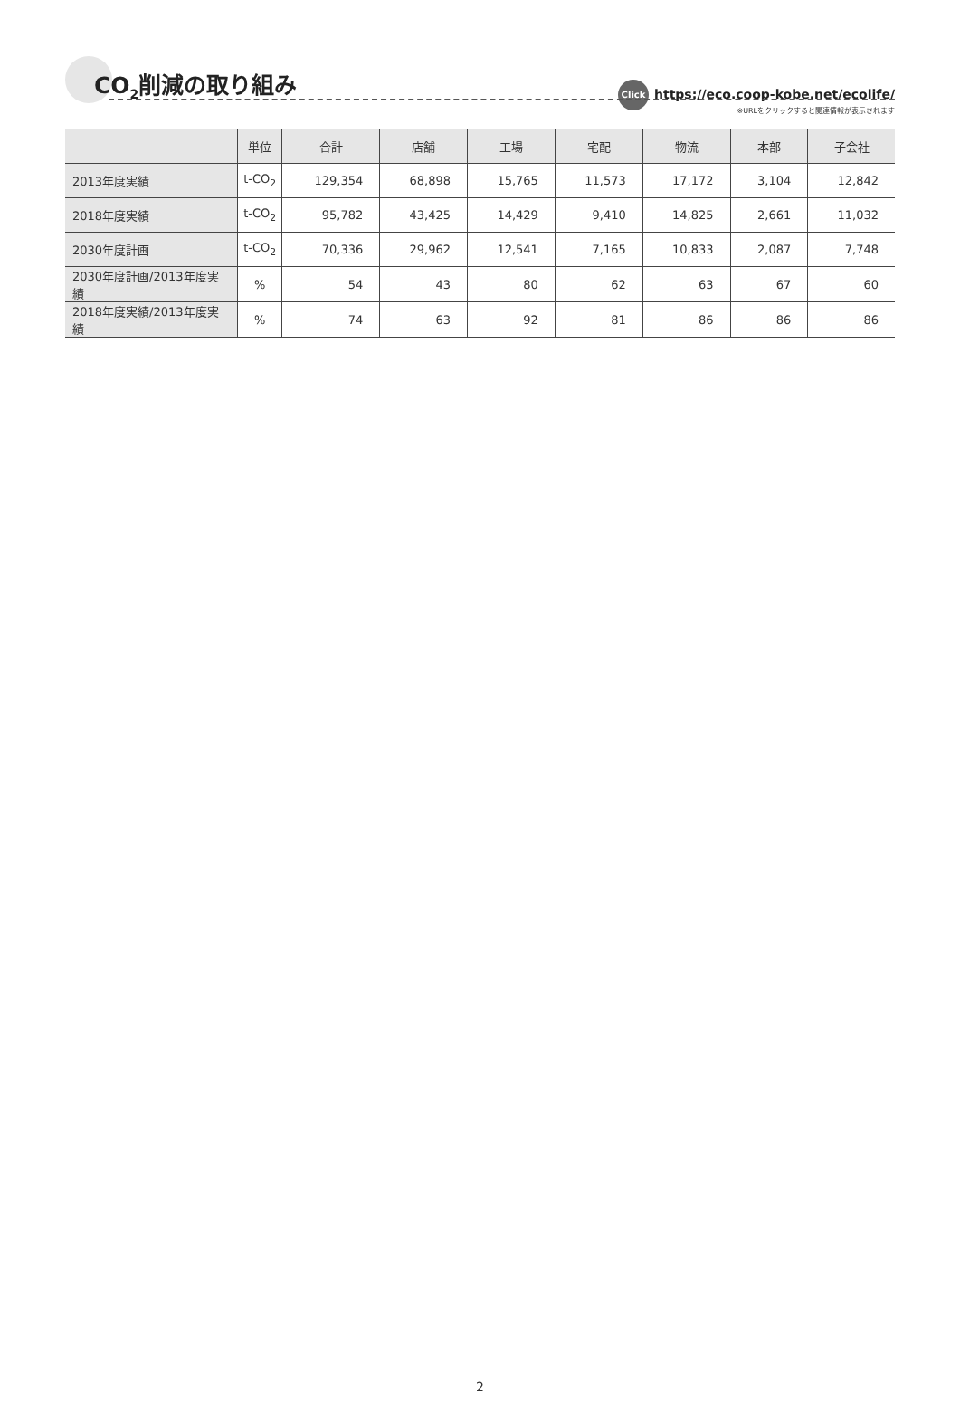CO<sub>2</sub>削減の取り組み
Click https://eco.coop-kobe.net/ecolife/
※URLをクリックすると関連情報が表示されます
| | 単位 | 合計 | 店舗 | 工場 | 宅配 | 物流 | 本部 | 子会社 |
| --- | --- | --- | --- | --- | --- | --- | --- | --- |
| 2013年度実績 | t-CO<sub>2</sub> | 129,354 | 68,898 | 15,765 | 11,573 | 17,172 | 3,104 | 12,842 |
| 2018年度実績 | t-CO<sub>2</sub> | 95,782 | 43,425 | 14,429 | 9,410 | 14,825 | 2,661 | 11,032 |
| 2030年度計画 | t-CO<sub>2</sub> | 70,336 | 29,962 | 12,541 | 7,165 | 10,833 | 2,087 | 7,748 |
| 2030年度計画/2013年度実績 | % | 54 | 43 | 80 | 62 | 63 | 67 | 60 |
| 2018年度実績/2013年度実績 | % | 74 | 63 | 92 | 81 | 86 | 86 | 86 |
2